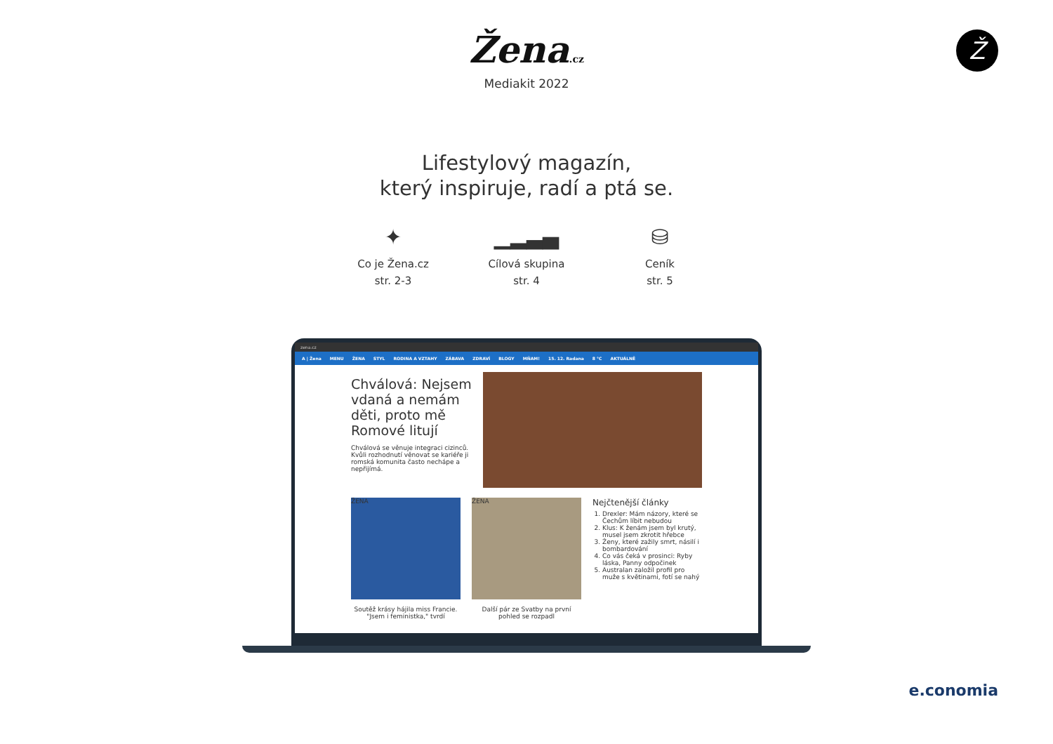Ž
Žena.cz
Mediakit 2022
Lifestylový magazín,
který inspiruje, radí a ptá se.
✦
Co je Žena.cz
str. 2-3
▁▂▃▄
Cílová skupina
str. 4
⛁
Ceník
str. 5
zena.cz
A | Žena MENU ŽENA STYL RODINA A VZTAHY ZÁBAVA ZDRAVÍ BLOGY MŇAM! 15. 12. Radana 8 °C AKTUÁLNĚ
Chválová: Nejsem vdaná a nemám děti, proto mě Romové litují
Chválová se věnuje integraci cizinců. Kvůli rozhodnutí věnovat se kariéře ji romská komunita často nechápe a nepřijímá.
ŽENA
Soutěž krásy hájila miss Francie. "Jsem i feministka," tvrdí
ŽENA
Další pár ze Svatby na první pohled se rozpadl
Nejčtenější články
1. Drexler: Mám názory, které se Čechům líbit nebudou
2. Klus: K ženám jsem byl krutý, musel jsem zkrotit hřebce
3. Ženy, které zažily smrt, násilí i bombardování
4. Co vás čeká v prosinci: Ryby láska, Panny odpočinek
5. Australan založil profil pro muže s květinami, fotí se nahý
e.conomia